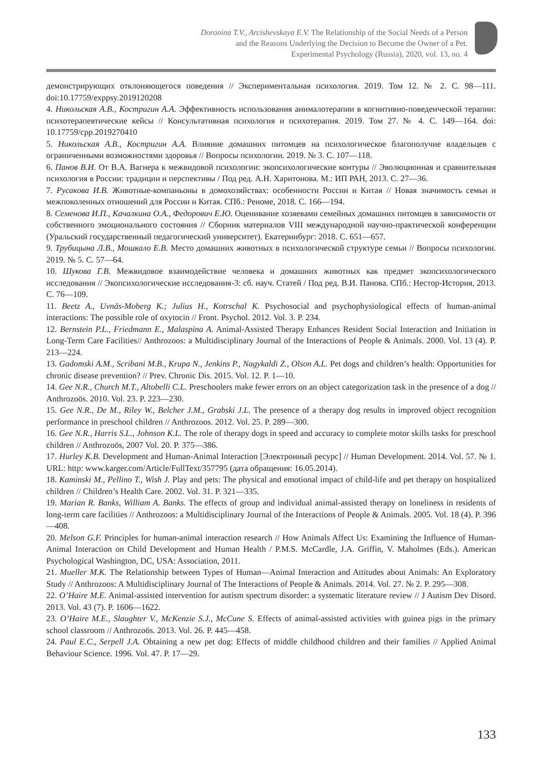Doronina T.V., Arcishevskaya E.V. The Relationship of the Social Needs of a Person
and the Reasons Underlying the Decision to Become the Owner of a Pet.
Experimental Psychology (Russia), 2020, vol. 13, no. 4
демонстрирующих отклоняющегося поведения // Экспериментальная психология. 2019. Том 12. № 2. С. 98—111. doi:10.17759/exppsy.2019120208
4. Никольская А.В., Костригин А.А. Эффективность использования анималотерапии в когнитивно-поведенческой терапии: психотерапевтические кейсы // Консультативная психология и психотерапия. 2019. Том 27. № 4. С. 149—164. doi: 10.17759/cpp.2019270410
5. Никольская А.В., Костригин А.А. Влияние домашних питомцев на психологическое благополучие владельцев с ограниченными возможностями здоровья // Вопросы психологии. 2019. № 3. С. 107—118.
6. Панов В.И. От В.А. Вагнера к межвидовой психологии: экопсихологические контуры // Эволюционная и сравнительная психология в России: традиции и перспективы / Под ред. А.Н. Харитонова. М.: ИП РАН, 2013. С. 27—36.
7. Русакова И.В. Животные-компаньоны в домохозяйствах: особенности России и Китая // Новая значимость семьи и межпоколенных отношений для России и Китая. СПб.: Реноме, 2018. С. 166—194.
8. Семенова И.П., Качалкина О.А., Федорович Е.Ю. Оценивание хозяевами семейных домашних питомцев в зависимости от собственного эмоционального состояния // Сборник материалов VIII международной научно-практической конференции (Уральский государственный педагогический университет). Екатеринбург: 2018. С. 651—657.
9. Трубицына Л.В., Мошкало Е.В. Место домашних животных в психологической структуре семьи // Вопросы психологии. 2019. № 5. С. 57—64.
10. Шукова Г.В. Межвидовое взаимодействие человека и домашних животных как предмет экопсихологического исследования // Экопсихологические исследования-3: сб. науч. Статей / Под ред. В.И. Панова. СПб.: Нестор-История, 2013. С. 76—109.
11. Beetz A., Uvnäs-Moberg K.; Julius H., Kotrschal K. Psychosocial and psychophysiological effects of human-animal interactions: The possible role of oxytocin // Front. Psychol. 2012. Vol. 3. P. 234.
12. Bernstein P.L., Friedmann E., Malaspina A. Animal-Assisted Therapy Enhances Resident Social Interaction and Initiation in Long-Term Care Facilities// Anthrozoos: a Multidisciplinary Journal of the Interactions of People & Animals. 2000. Vol. 13 (4). P. 213—224.
13. Gadomski A.M., Scribani M.B., Krupa N., Jenkins P., Nagykaldi Z., Olson A.L. Pet dogs and children’s health: Opportunities for chronic disease prevention? // Prev. Chronic Dis. 2015. Vol. 12. P. 1—10.
14. Gee N.R., Church M.T., Altobelli C.L. Preschoolers make fewer errors on an object categorization task in the presence of a dog // Anthrozoös. 2010. Vol. 23. P. 223—230.
15. Gee N.R., De M., Riley W., Belcher J.M., Grabski J.L. The presence of a therapy dog results in improved object recognition performance in preschool children // Anthrozoos. 2012. Vol. 25. P. 289—300.
16. Gee N.R., Harris S.L., Johnson K.L. The role of therapy dogs in speed and accuracy to complete motor skills tasks for preschool children // Anthrozoös, 2007 Vol. 20. P. 375—386.
17. Hurley K.B. Development and Human-Animal Interaction [Электронный ресурс] // Human Development. 2014. Vol. 57. № 1. URL: http: www.karger.com/Article/FullText/357795 (дата обращения: 16.05.2014).
18. Kaminski M., Pellino T., Wish J. Play and pets: The physical and emotional impact of child-life and pet therapy on hospitalized children // Children’s Health Care. 2002. Vol. 31. P. 321—335.
19. Marian R. Banks, William A. Banks. The effects of group and individual animal-assisted therapy on loneliness in residents of long-term care facilities // Anthrozoos: a Multidisciplinary Journal of the Interactions of People & Animals. 2005. Vol. 18 (4). P. 396—408.
20. Melson G.F. Principles for human-animal interaction research // How Animals Affect Us: Examining the Influence of Human-Animal Interaction on Child Development and Human Health / P.M.S. McCardle, J.A. Griffin, V. Maholmes (Eds.). American Psychological Washington, DC, USA: Association, 2011.
21. Mueller M.K. The Relationship between Types of Human—Animal Interaction and Attitudes about Animals: An Exploratory Study // Anthrozoos: A Multidisciplinary Journal of The Interactions of People & Animals. 2014. Vol. 27. № 2. P. 295—308.
22. O’Haire M.E. Animal-assisted intervention for autism spectrum disorder: a systematic literature review // J Autism Dev Disord. 2013. Vol. 43 (7). P. 1606—1622.
23. O’Haire M.E., Slaughter V., McKenzie S.J., McCune S. Effects of animal-assisted activities with guinea pigs in the primary school classroom // Anthrozoös. 2013. Vol. 26. P. 445—458.
24. Paul E.C., Serpell J.A. Obtaining a new pet dog: Effects of middle childhood children and their families // Applied Animal Behaviour Science. 1996. Vol. 47. P. 17—29.
133